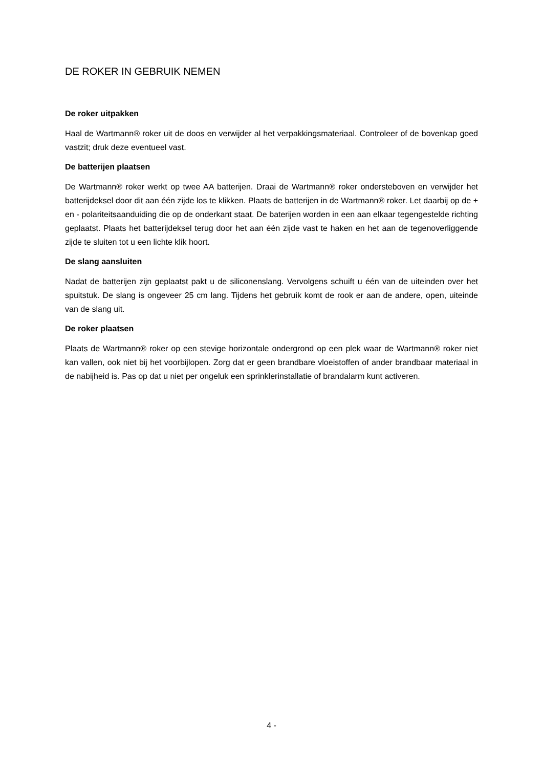DE ROKER IN GEBRUIK NEMEN
De roker uitpakken
Haal de Wartmann® roker uit de doos en verwijder al het verpakkingsmateriaal. Controleer of de bovenkap goed vastzit; druk deze eventueel vast.
De batterijen plaatsen
De Wartmann® roker werkt op twee AA batterijen. Draai de Wartmann® roker ondersteboven en verwijder het batterijdeksel door dit aan één zijde los te klikken. Plaats de batterijen in de Wartmann® roker. Let daarbij op de + en - polariteitsaanduiding die op de onderkant staat. De baterijen worden in een aan elkaar tegengestelde richting geplaatst. Plaats het batterijdeksel terug door het aan één zijde vast te haken en het aan de tegenoverliggende zijde te sluiten tot u een lichte klik hoort.
De slang aansluiten
Nadat de batterijen zijn geplaatst pakt u de siliconenslang. Vervolgens schuift u één van de uiteinden over het spuitstuk. De slang is ongeveer 25 cm lang. Tijdens het gebruik komt de rook er aan de andere, open, uiteinde van de slang uit.
De roker plaatsen
Plaats de Wartmann® roker op een stevige horizontale ondergrond op een plek waar de Wartmann® roker niet kan vallen, ook niet bij het voorbijlopen. Zorg dat er geen brandbare vloeistoffen of ander brandbaar materiaal in de nabijheid is. Pas op dat u niet per ongeluk een sprinklerinstallatie of brandalarm kunt activeren.
4 -